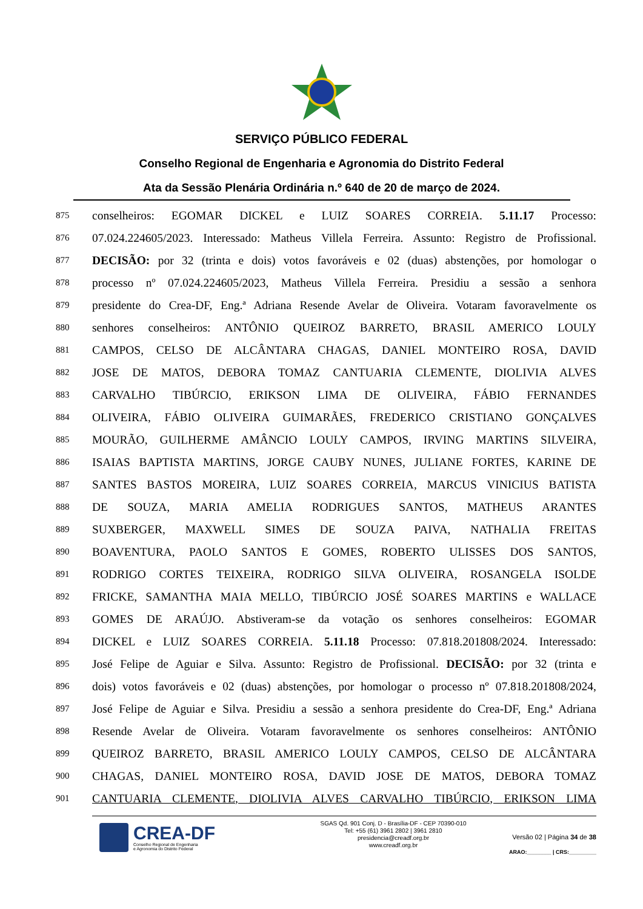SERVIÇO PÚBLICO FEDERAL
Conselho Regional de Engenharia e Agronomia do Distrito Federal
Ata da Sessão Plenária Ordinária n.º 640 de 20 de março de 2024.
875 conselheiros: EGOMAR DICKEL e LUIZ SOARES CORREIA. 5.11.17 Processo:
876 07.024.224605/2023. Interessado: Matheus Villela Ferreira. Assunto: Registro de Profissional.
877 DECISÃO: por 32 (trinta e dois) votos favoráveis e 02 (duas) abstenções, por homologar o
878 processo nº 07.024.224605/2023, Matheus Villela Ferreira. Presidiu a sessão a senhora
879 presidente do Crea-DF, Eng.ª Adriana Resende Avelar de Oliveira. Votaram favoravelmente os
880 senhores conselheiros: ANTÔNIO QUEIROZ BARRETO, BRASIL AMERICO LOULY
881 CAMPOS, CELSO DE ALCÂNTARA CHAGAS, DANIEL MONTEIRO ROSA, DAVID
882 JOSE DE MATOS, DEBORA TOMAZ CANTUARIA CLEMENTE, DIOLIVIA ALVES
883 CARVALHO TIBÚRCIO, ERIKSON LIMA DE OLIVEIRA, FÁBIO FERNANDES
884 OLIVEIRA, FÁBIO OLIVEIRA GUIMARÃES, FREDERICO CRISTIANO GONÇALVES
885 MOURÃO, GUILHERME AMÂNCIO LOULY CAMPOS, IRVING MARTINS SILVEIRA,
886 ISAIAS BAPTISTA MARTINS, JORGE CAUBY NUNES, JULIANE FORTES, KARINE DE
887 SANTES BASTOS MOREIRA, LUIZ SOARES CORREIA, MARCUS VINICIUS BATISTA
888 DE SOUZA, MARIA AMELIA RODRIGUES SANTOS, MATHEUS ARANTES
889 SUXBERGER, MAXWELL SIMES DE SOUZA PAIVA, NATHALIA FREITAS
890 BOAVENTURA, PAOLO SANTOS E GOMES, ROBERTO ULISSES DOS SANTOS,
891 RODRIGO CORTES TEIXEIRA, RODRIGO SILVA OLIVEIRA, ROSANGELA ISOLDE
892 FRICKE, SAMANTHA MAIA MELLO, TIBÚRCIO JOSÉ SOARES MARTINS e WALLACE
893 GOMES DE ARAÚJO. Abstiveram-se da votação os senhores conselheiros: EGOMAR
894 DICKEL e LUIZ SOARES CORREIA. 5.11.18 Processo: 07.818.201808/2024. Interessado:
895 José Felipe de Aguiar e Silva. Assunto: Registro de Profissional. DECISÃO: por 32 (trinta e
896 dois) votos favoráveis e 02 (duas) abstenções, por homologar o processo nº 07.818.201808/2024,
897 José Felipe de Aguiar e Silva. Presidiu a sessão a senhora presidente do Crea-DF, Eng.ª Adriana
898 Resende Avelar de Oliveira. Votaram favoravelmente os senhores conselheiros: ANTÔNIO
899 QUEIROZ BARRETO, BRASIL AMERICO LOULY CAMPOS, CELSO DE ALCÂNTARA
900 CHAGAS, DANIEL MONTEIRO ROSA, DAVID JOSE DE MATOS, DEBORA TOMAZ
901 CANTUARIA CLEMENTE, DIOLIVIA ALVES CARVALHO TIBÚRCIO, ERIKSON LIMA
CREA-DF
Conselho Regional de Engenharia
e Agronomia do Distrito Federal
SGAS Qd. 901 Conj. D - Brasília-DF - CEP 70390-010
Tel: +55 (61) 3961 2802 | 3961 2810
presidencia@creadf.org.br
www.creadf.org.br
Versão 02 | Página 34 de 38
ARAO:________ | CRS:_________